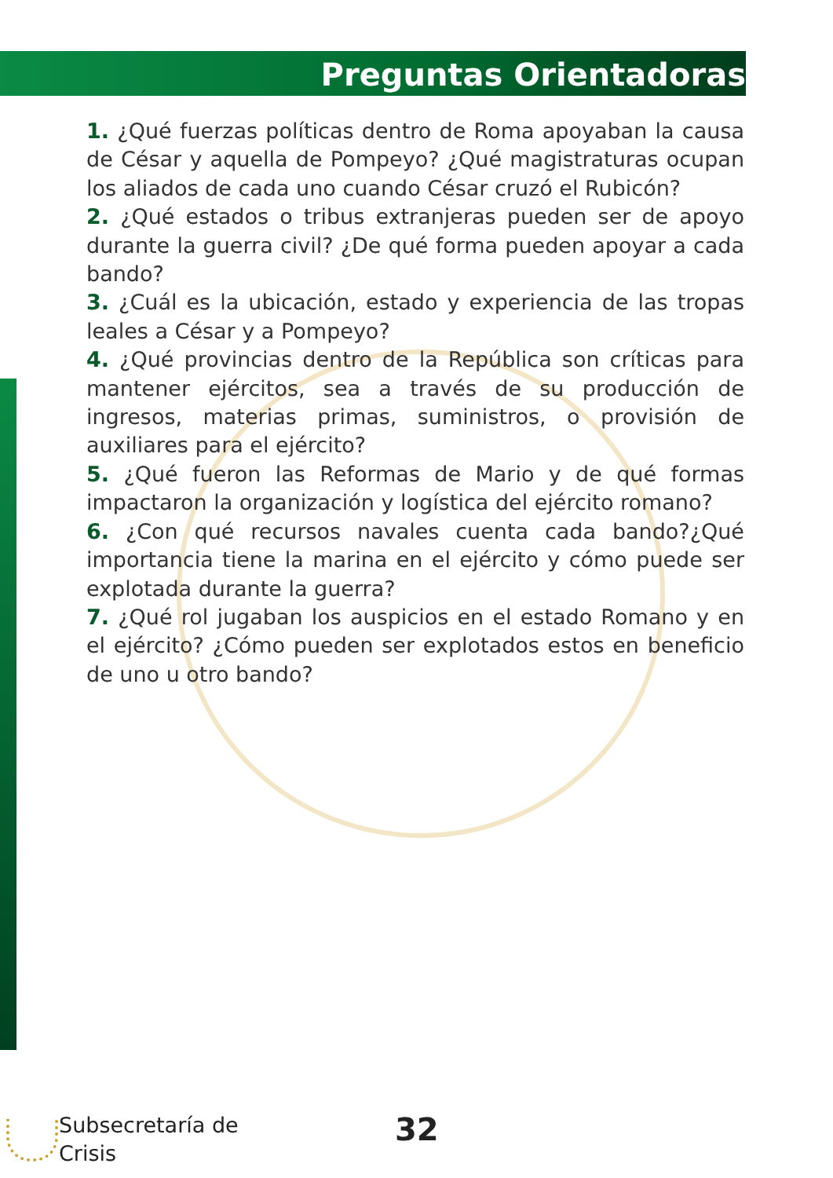Preguntas Orientadoras
1. ¿Qué fuerzas políticas dentro de Roma apoyaban la causa de César y aquella de Pompeyo? ¿Qué magistraturas ocupan los aliados de cada uno cuando César cruzó el Rubicón?
2. ¿Qué estados o tribus extranjeras pueden ser de apoyo durante la guerra civil? ¿De qué forma pueden apoyar a cada bando?
3. ¿Cuál es la ubicación, estado y experiencia de las tropas leales a César y a Pompeyo?
4. ¿Qué provincias dentro de la República son críticas para mantener ejércitos, sea a través de su producción de ingresos, materias primas, suministros, o provisión de auxiliares para el ejército?
5. ¿Qué fueron las Reformas de Mario y de qué formas impactaron la organización y logística del ejército romano?
6. ¿Con qué recursos navales cuenta cada bando?¿Qué importancia tiene la marina en el ejército y cómo puede ser explotada durante la guerra?
7. ¿Qué rol jugaban los auspicios en el estado Romano y en el ejército? ¿Cómo pueden ser explotados estos en beneficio de uno u otro bando?
Subsecretaría de
Crisis
32